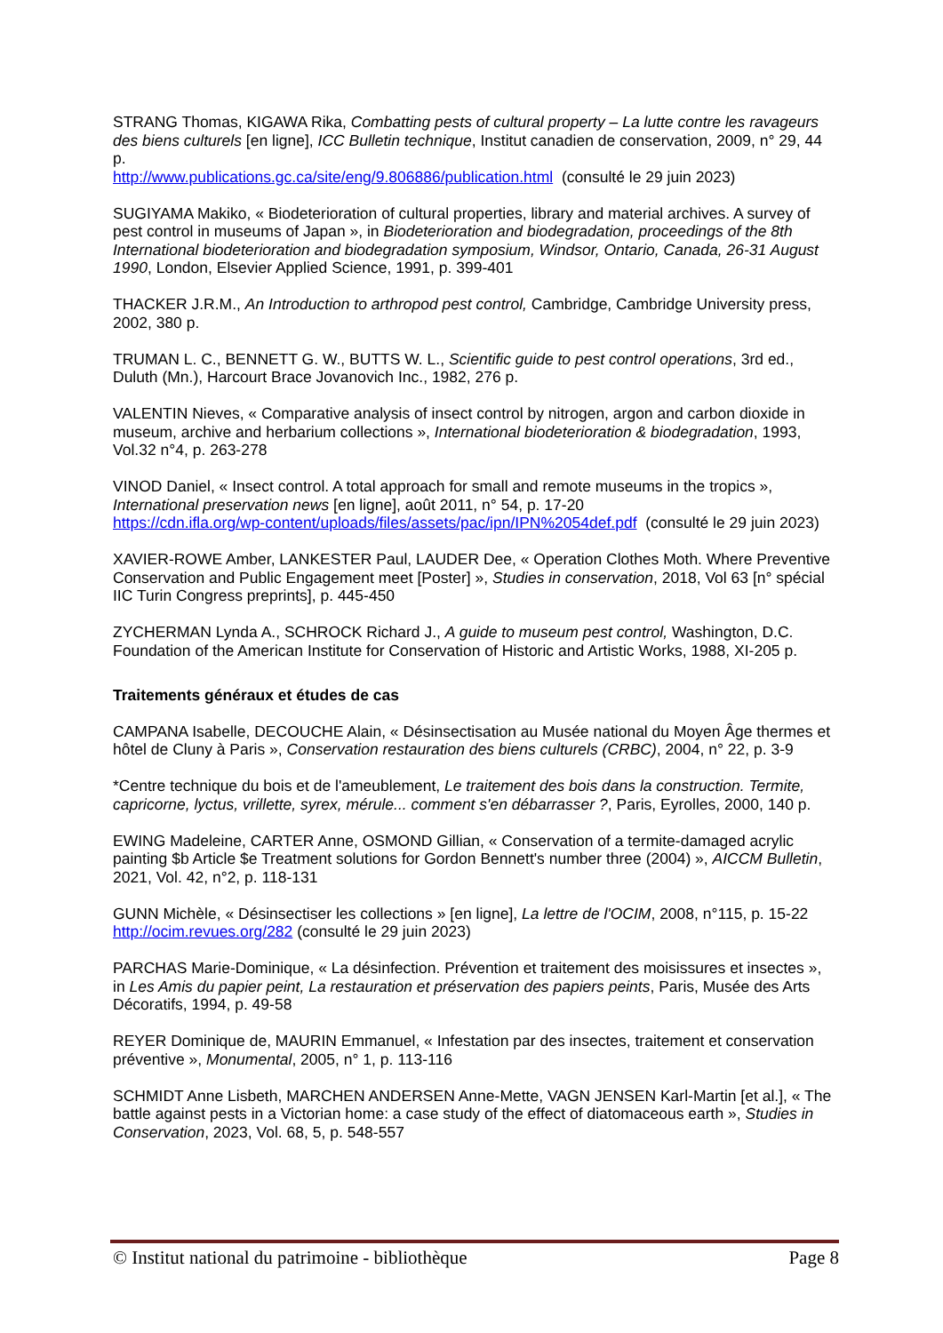STRANG Thomas, KIGAWA Rika, Combatting pests of cultural property – La lutte contre les ravageurs des biens culturels [en ligne], ICC Bulletin technique, Institut canadien de conservation, 2009, n° 29, 44 p.
http://www.publications.gc.ca/site/eng/9.806886/publication.html (consulté le 29 juin 2023)
SUGIYAMA Makiko, « Biodeterioration of cultural properties, library and material archives. A survey of pest control in museums of Japan », in Biodeterioration and biodegradation, proceedings of the 8th International biodeterioration and biodegradation symposium, Windsor, Ontario, Canada, 26-31 August 1990, London, Elsevier Applied Science, 1991, p. 399-401
THACKER J.R.M., An Introduction to arthropod pest control, Cambridge, Cambridge University press, 2002, 380 p.
TRUMAN L. C., BENNETT G. W., BUTTS W. L., Scientific guide to pest control operations, 3rd ed., Duluth (Mn.), Harcourt Brace Jovanovich Inc., 1982, 276 p.
VALENTIN Nieves, « Comparative analysis of insect control by nitrogen, argon and carbon dioxide in museum, archive and herbarium collections », International biodeterioration & biodegradation, 1993, Vol.32 n°4, p. 263-278
VINOD Daniel, « Insect control. A total approach for small and remote museums in the tropics », International preservation news [en ligne], août 2011, n° 54, p. 17-20
https://cdn.ifla.org/wp-content/uploads/files/assets/pac/ipn/IPN%2054def.pdf (consulté le 29 juin 2023)
XAVIER-ROWE Amber, LANKESTER Paul, LAUDER Dee, « Operation Clothes Moth. Where Preventive Conservation and Public Engagement meet [Poster] », Studies in conservation, 2018, Vol 63 [n° spécial IIC Turin Congress preprints], p. 445-450
ZYCHERMAN Lynda A., SCHROCK Richard J., A guide to museum pest control, Washington, D.C. Foundation of the American Institute for Conservation of Historic and Artistic Works, 1988, XI-205 p.
Traitements généraux et études de cas
CAMPANA Isabelle, DECOUCHE Alain, « Désinsectisation au Musée national du Moyen Âge thermes et hôtel de Cluny à Paris », Conservation restauration des biens culturels (CRBC), 2004, n° 22, p. 3-9
*Centre technique du bois et de l'ameublement, Le traitement des bois dans la construction. Termite, capricorne, lyctus, vrillette, syrex, mérule... comment s'en débarrasser ?, Paris, Eyrolles, 2000, 140 p.
EWING Madeleine, CARTER Anne, OSMOND Gillian, « Conservation of a termite-damaged acrylic painting $b Article $e Treatment solutions for Gordon Bennett's number three (2004) », AICCM Bulletin, 2021, Vol. 42, n°2, p. 118-131
GUNN Michèle, « Désinsectiser les collections » [en ligne], La lettre de l'OCIM, 2008, n°115, p. 15-22
http://ocim.revues.org/282 (consulté le 29 juin 2023)
PARCHAS Marie-Dominique, « La désinfection. Prévention et traitement des moisissures et insectes », in Les Amis du papier peint, La restauration et préservation des papiers peints, Paris, Musée des Arts Décoratifs, 1994, p. 49-58
REYER Dominique de, MAURIN Emmanuel, « Infestation par des insectes, traitement et conservation préventive », Monumental, 2005, n° 1, p. 113-116
SCHMIDT Anne Lisbeth, MARCHEN ANDERSEN Anne-Mette, VAGN JENSEN Karl-Martin [et al.], « The battle against pests in a Victorian home: a case study of the effect of diatomaceous earth », Studies in Conservation, 2023, Vol. 68, 5, p. 548-557
© Institut national du patrimoine - bibliothèque Page 8